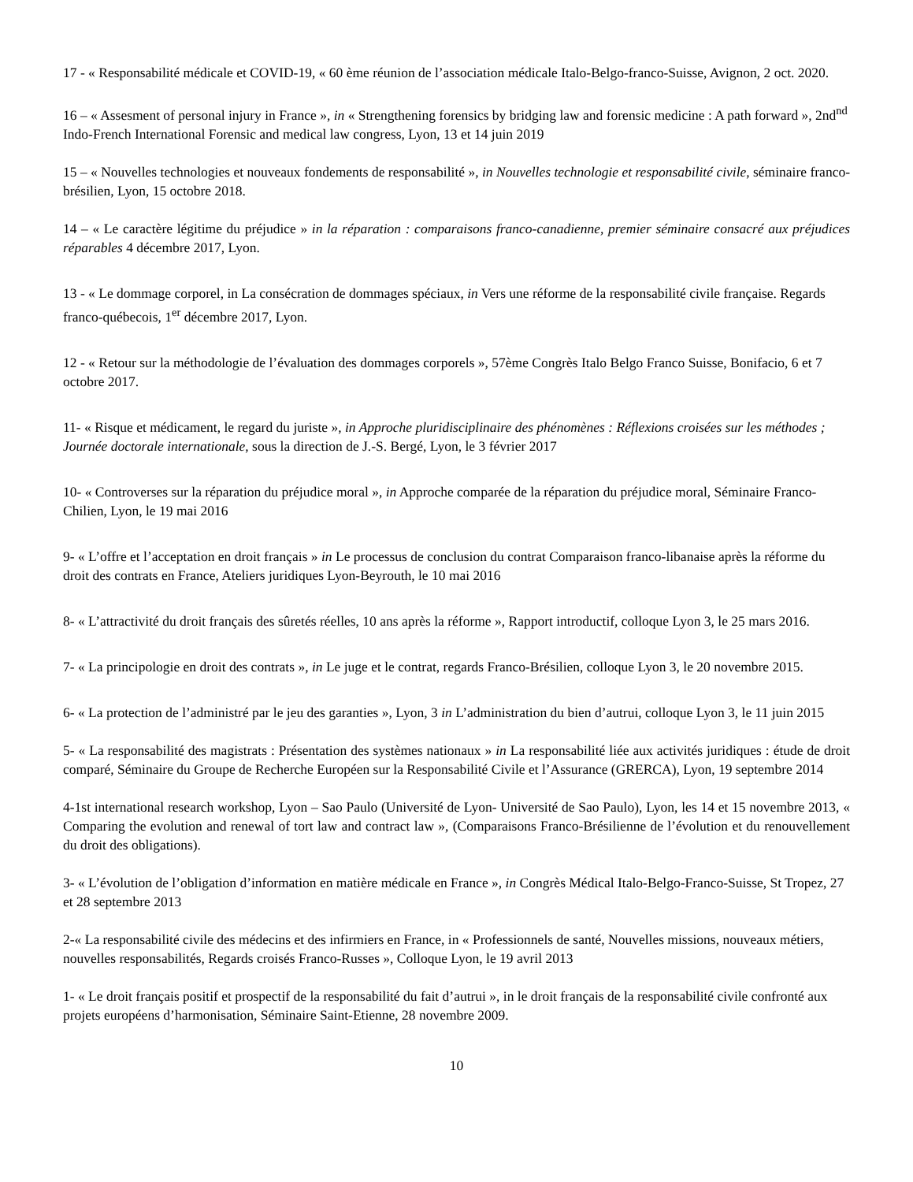17 - « Responsabilité médicale et COVID-19, « 60 ème réunion de l’association médicale Italo-Belgo-franco-Suisse, Avignon, 2 oct. 2020.
16 – « Assesment of personal injury in France », in « Strengthening forensics by bridging law and forensic medicine : A path forward », 2nd<sup>nd</sup> Indo-French International Forensic and medical law congress, Lyon, 13 et 14 juin 2019
15 – « Nouvelles technologies et nouveaux fondements de responsabilité », in Nouvelles technologie et responsabilité civile, séminaire franco-brésilien, Lyon, 15 octobre 2018.
14 – « Le caractère légitime du préjudice » in la réparation : comparaisons franco-canadienne, premier séminaire consacré aux préjudices réparables 4 décembre 2017, Lyon.
13 - « Le dommage corporel, in La consécration de dommages spéciaux, in Vers une réforme de la responsabilité civile française. Regards franco-québecois, 1<sup>er</sup> décembre 2017, Lyon.
12 - « Retour sur la méthodologie de l’évaluation des dommages corporels », 57ème Congrès Italo Belgo Franco Suisse, Bonifacio, 6 et 7 octobre 2017.
11- « Risque et médicament, le regard du juriste », in Approche pluridisciplinaire des phénomènes : Réflexions croisées sur les méthodes ; Journée doctorale internationale, sous la direction de J.-S. Bergé, Lyon, le 3 février 2017
10- « Controverses sur la réparation du préjudice moral », in Approche comparée de la réparation du préjudice moral, Séminaire Franco-Chilien, Lyon, le 19 mai 2016
9- « L’offre et l’acceptation en droit français » in Le processus de conclusion du contrat Comparaison franco-libanaise après la réforme du droit des contrats en France, Ateliers juridiques Lyon-Beyrouth, le 10 mai 2016
8- « L’attractivité du droit français des sûretés réelles, 10 ans après la réforme », Rapport introductif, colloque Lyon 3, le 25 mars 2016.
7- « La principologie en droit des contrats », in Le juge et le contrat, regards Franco-Brésilien, colloque Lyon 3, le 20 novembre 2015.
6- « La protection de l’administré par le jeu des garanties », Lyon, 3 in L’administration du bien d’autrui, colloque Lyon 3, le 11 juin 2015
5- « La responsabilité des magistrats : Présentation des systèmes nationaux » in La responsabilité liée aux activités juridiques : étude de droit comparé, Séminaire du Groupe de Recherche Européen sur la Responsabilité Civile et l’Assurance (GRERCA), Lyon, 19 septembre 2014
4-1st international research workshop, Lyon – Sao Paulo (Université de Lyon- Université de Sao Paulo), Lyon, les 14 et 15 novembre 2013, « Comparing the evolution and renewal of tort law and contract law », (Comparaisons Franco-Brésilienne de l’évolution et du renouvellement du droit des obligations).
3- « L’évolution de l’obligation d’information en matière médicale en France », in Congrès Médical Italo-Belgo-Franco-Suisse, St Tropez, 27 et 28 septembre 2013
2-« La responsabilité civile des médecins et des infirmiers en France, in « Professionnels de santé, Nouvelles missions, nouveaux métiers, nouvelles responsabilités, Regards croisés Franco-Russes », Colloque Lyon, le 19 avril 2013
1- « Le droit français positif et prospectif de la responsabilité du fait d’autrui », in le droit français de la responsabilité civile confronté aux projets européens d’harmonisation, Séminaire Saint-Etienne, 28 novembre 2009.
10